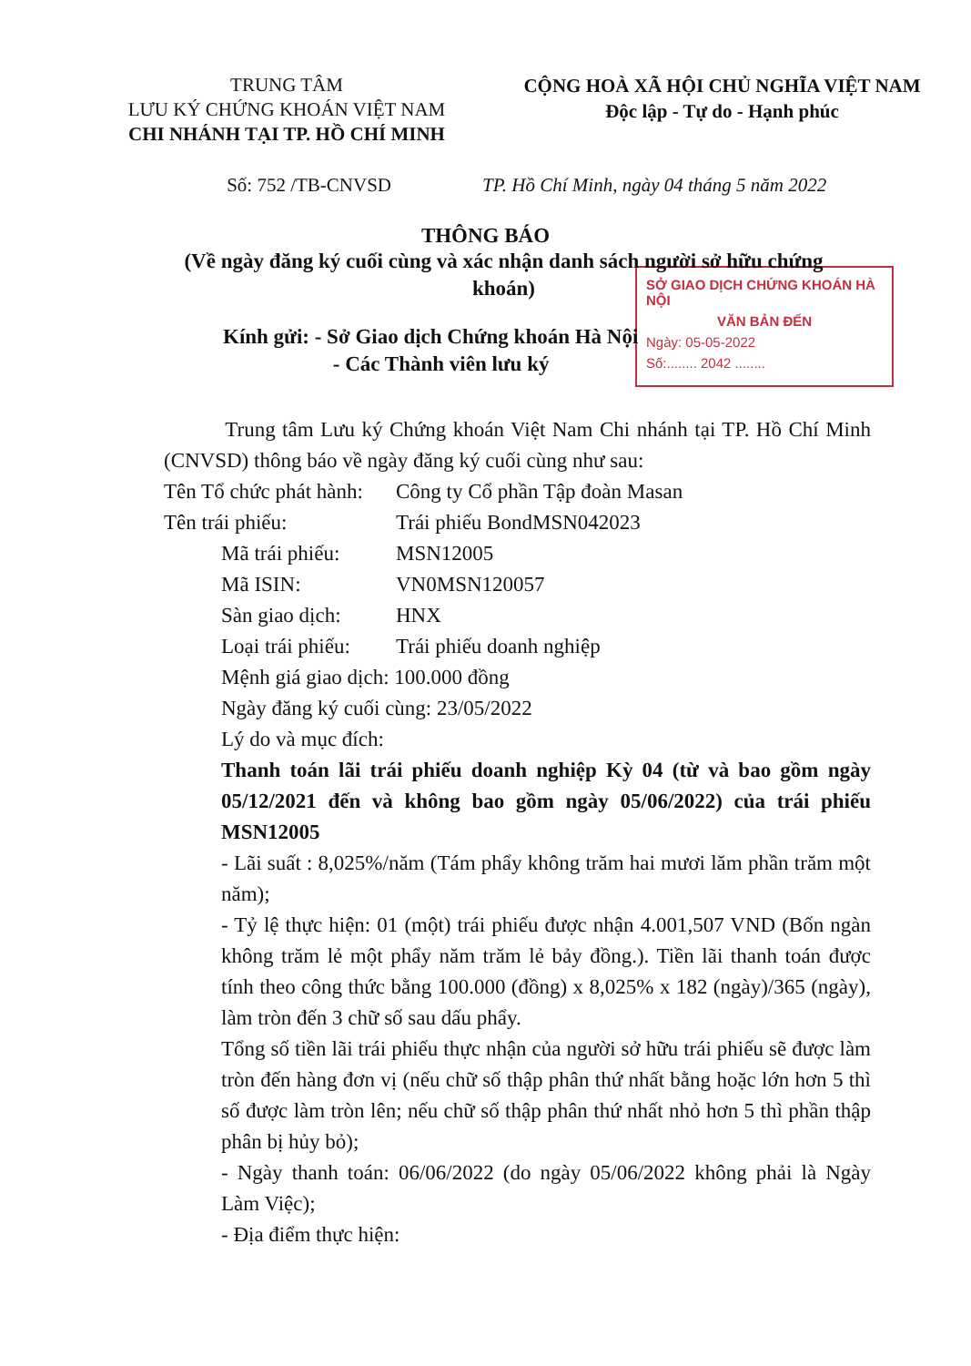TRUNG TÂM
LƯU KÝ CHỨNG KHOÁN VIỆT NAM
CHI NHÁNH TẠI TP. HỒ CHÍ MINH
CỘNG HOÀ XÃ HỘI CHỦ NGHĨA VIỆT NAM
Độc lập - Tự do - Hạnh phúc
Số: 752 /TB-CNVSD TP. Hồ Chí Minh, ngày 04 tháng 5 năm 2022
THÔNG BÁO
(Về ngày đăng ký cuối cùng và xác nhận danh sách người sở hữu chứng khoán)
SỞ GIAO DỊCH CHỨNG KHOÁN HÀ NỘI
VĂN BẢN ĐẾN
Ngày: 05-05-2022
Số:........ 2042 ........
Kính gửi: - Sở Giao dịch Chứng khoán Hà Nội
- Các Thành viên lưu ký
Trung tâm Lưu ký Chứng khoán Việt Nam Chi nhánh tại TP. Hồ Chí Minh (CNVSD) thông báo về ngày đăng ký cuối cùng như sau:
Tên Tổ chức phát hành: Công ty Cổ phần Tập đoàn Masan
Tên trái phiếu: Trái phiếu BondMSN042023
Mã trái phiếu: MSN12005
Mã ISIN: VN0MSN120057
Sàn giao dịch: HNX
Loại trái phiếu: Trái phiếu doanh nghiệp
Mệnh giá giao dịch: 100.000 đồng
Ngày đăng ký cuối cùng: 23/05/2022
Lý do và mục đích:
Thanh toán lãi trái phiếu doanh nghiệp Kỳ 04 (từ và bao gồm ngày 05/12/2021 đến và không bao gồm ngày 05/06/2022) của trái phiếu MSN12005
- Lãi suất : 8,025%/năm (Tám phẩy không trăm hai mươi lăm phần trăm một năm);
- Tỷ lệ thực hiện: 01 (một) trái phiếu được nhận 4.001,507 VND (Bốn ngàn không trăm lẻ một phẩy năm trăm lẻ bảy đồng.). Tiền lãi thanh toán được tính theo công thức bằng 100.000 (đồng) x 8,025% x 182 (ngày)/365 (ngày), làm tròn đến 3 chữ số sau dấu phẩy.
Tổng số tiền lãi trái phiếu thực nhận của người sở hữu trái phiếu sẽ được làm tròn đến hàng đơn vị (nếu chữ số thập phân thứ nhất bằng hoặc lớn hơn 5 thì số được làm tròn lên; nếu chữ số thập phân thứ nhất nhỏ hơn 5 thì phần thập phân bị hủy bỏ);
- Ngày thanh toán: 06/06/2022 (do ngày 05/06/2022 không phải là Ngày Làm Việc);
- Địa điểm thực hiện: